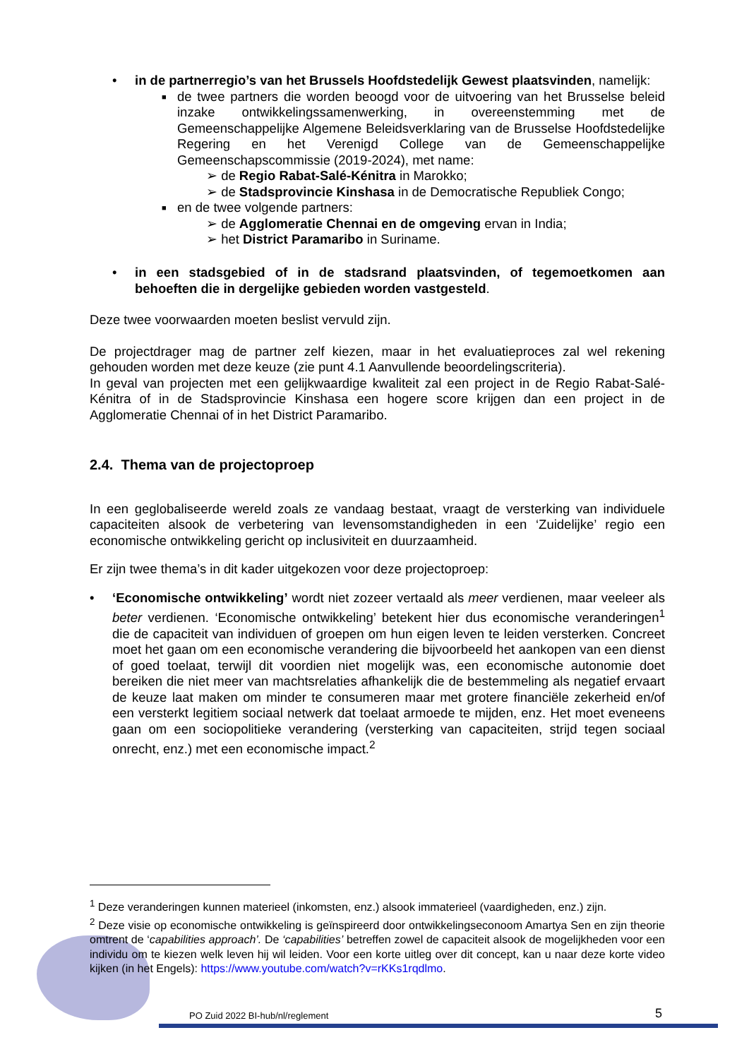• in de partnerregio’s van het Brussels Hoofdstedelijk Gewest plaatsvinden, namelijk:
■
de twee partners die worden beoogd voor de uitvoering van het Brusselse beleid inzake ontwikkelingssamenwerking, in overeenstemming met de Gemeenschappelijke Algemene Beleidsverklaring van de Brusselse Hoofdstedelijke Regering en het Verenigd College van de Gemeenschappelijke Gemeenschapscommissie (2019-2024), met name:
➢ de Regio Rabat-Salé-Kénitra in Marokko;
➢ de Stadsprovincie Kinshasa in de Democratische Republiek Congo;
■
en de twee volgende partners:
➢ de Agglomeratie Chennai en de omgeving ervan in India;
➢ het District Paramaribo in Suriname.
• in een stadsgebied of in de stadsrand plaatsvinden, of tegemoetkomen aan behoeften die in dergelijke gebieden worden vastgesteld.
Deze twee voorwaarden moeten beslist vervuld zijn.
De projectdrager mag de partner zelf kiezen, maar in het evaluatieproces zal wel rekening gehouden worden met deze keuze (zie punt 4.1 Aanvullende beoordelingscriteria).
In geval van projecten met een gelijkwaardige kwaliteit zal een project in de Regio Rabat-Salé-Kénitra of in de Stadsprovincie Kinshasa een hogere score krijgen dan een project in de Agglomeratie Chennai of in het District Paramaribo.
2.4. Thema van de projectoproep
In een geglobaliseerde wereld zoals ze vandaag bestaat, vraagt de versterking van individuele capaciteiten alsook de verbetering van levensomstandigheden in een ‘Zuidelijke’ regio een economische ontwikkeling gericht op inclusiviteit en duurzaamheid.
Er zijn twee thema’s in dit kader uitgekozen voor deze projectoproep:
• ‘Economische ontwikkeling’ wordt niet zozeer vertaald als meer verdienen, maar veeleer als beter verdienen. ‘Economische ontwikkeling’ betekent hier dus economische veranderingen<sup>1</sup> die de capaciteit van individuen of groepen om hun eigen leven te leiden versterken. Concreet moet het gaan om een economische verandering die bijvoorbeeld het aankopen van een dienst of goed toelaat, terwijl dit voordien niet mogelijk was, een economische autonomie doet bereiken die niet meer van machtsrelaties afhankelijk die de bestemmeling als negatief ervaart de keuze laat maken om minder te consumeren maar met grotere financiële zekerheid en/of een versterkt legitiem sociaal netwerk dat toelaat armoede te mijden, enz. Het moet eveneens gaan om een sociopolitieke verandering (versterking van capaciteiten, strijd tegen sociaal onrecht, enz.) met een economische impact.<sup>2</sup>
<sup>1</sup> Deze veranderingen kunnen materieel (inkomsten, enz.) alsook immaterieel (vaardigheden, enz.) zijn.
<sup>2</sup> Deze visie op economische ontwikkeling is geïnspireerd door ontwikkelingseconoom Amartya Sen en zijn theorie omtrent de ‘capabilities approach’. De ‘capabilities’ betreffen zowel de capaciteit alsook de mogelijkheden voor een individu om te kiezen welk leven hij wil leiden. Voor een korte uitleg over dit concept, kan u naar deze korte video kijken (in het Engels): https://www.youtube.com/watch?v=rKKs1rqdlmo.
PO Zuid 2022 BI-hub/nl/reglement
5